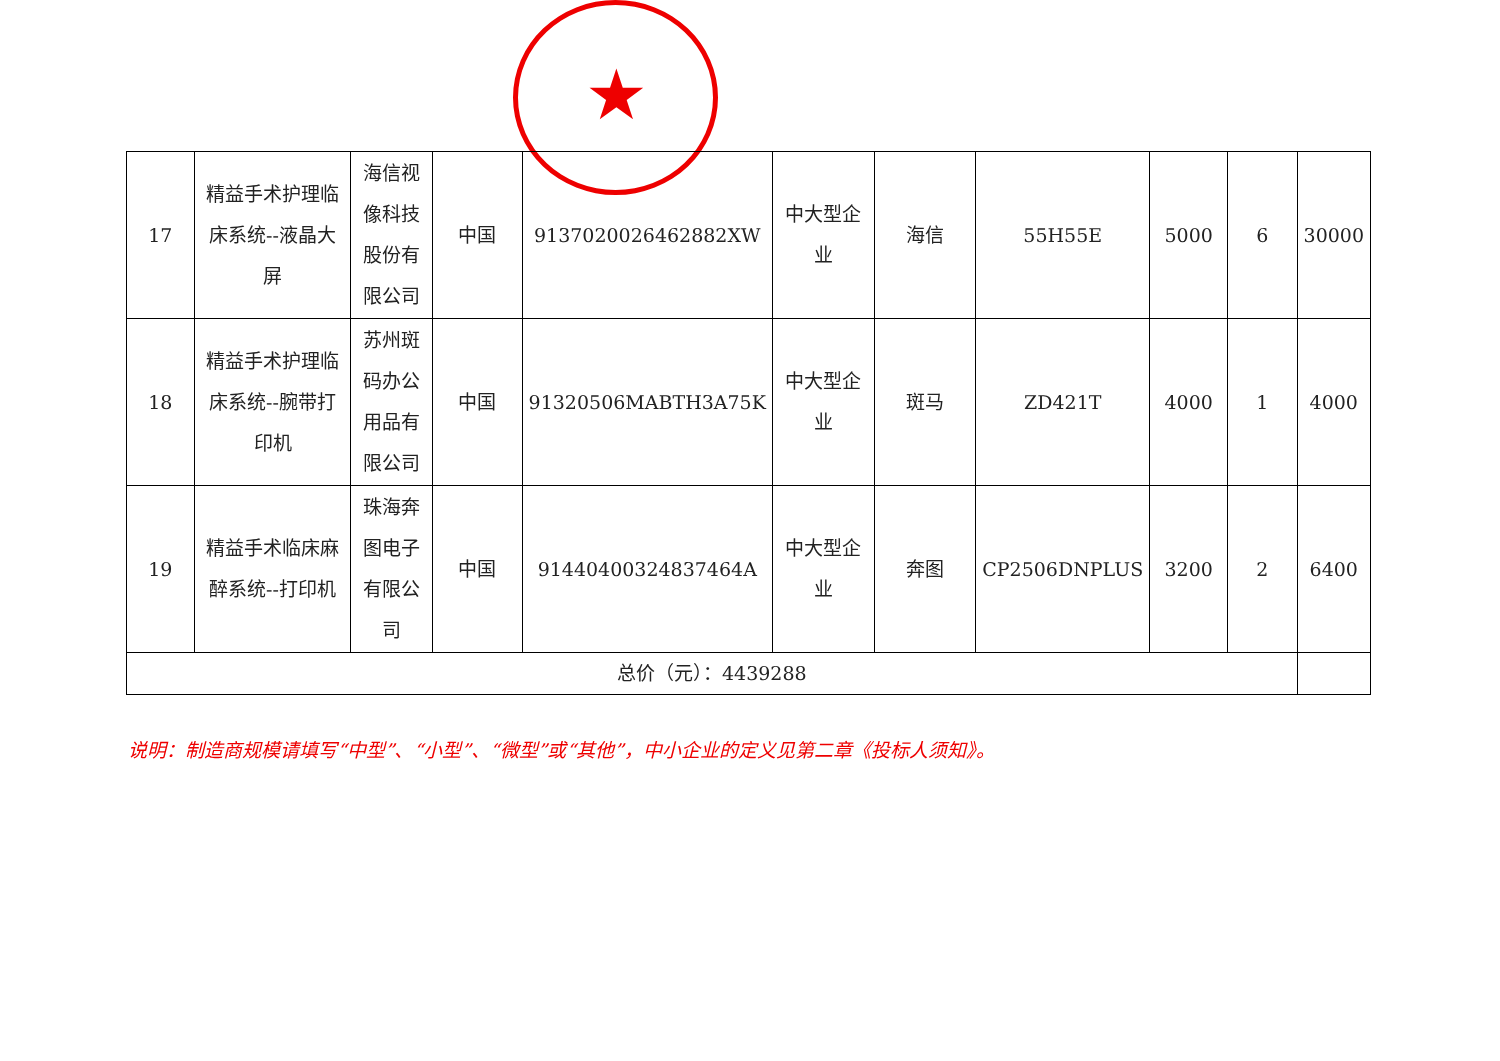★
| 17 | 精益手术护理临床系统--液晶大屏 | 海信视像科技股份有限公司 | 中国 | 9137020026462882XW | 中大型企业 | 海信 | 55H55E | 5000 | 6 | 30000 |
| 18 | 精益手术护理临床系统--腕带打印机 | 苏州斑码办公用品有限公司 | 中国 | 91320506MABTH3A75K | 中大型企业 | 斑马 | ZD421T | 4000 | 1 | 4000 |
| 19 | 精益手术临床麻醉系统--打印机 | 珠海奔图电子有限公司 | 中国 | 91440400324837464A | 中大型企业 | 奔图 | CP2506DNPLUS | 3200 | 2 | 6400 |
| 总价（元）：4439288 | | | | | | | | | | |
说明：制造商规模请填写“中型”、“小型”、“微型”或“其他”，中小企业的定义见第二章《投标人须知》。